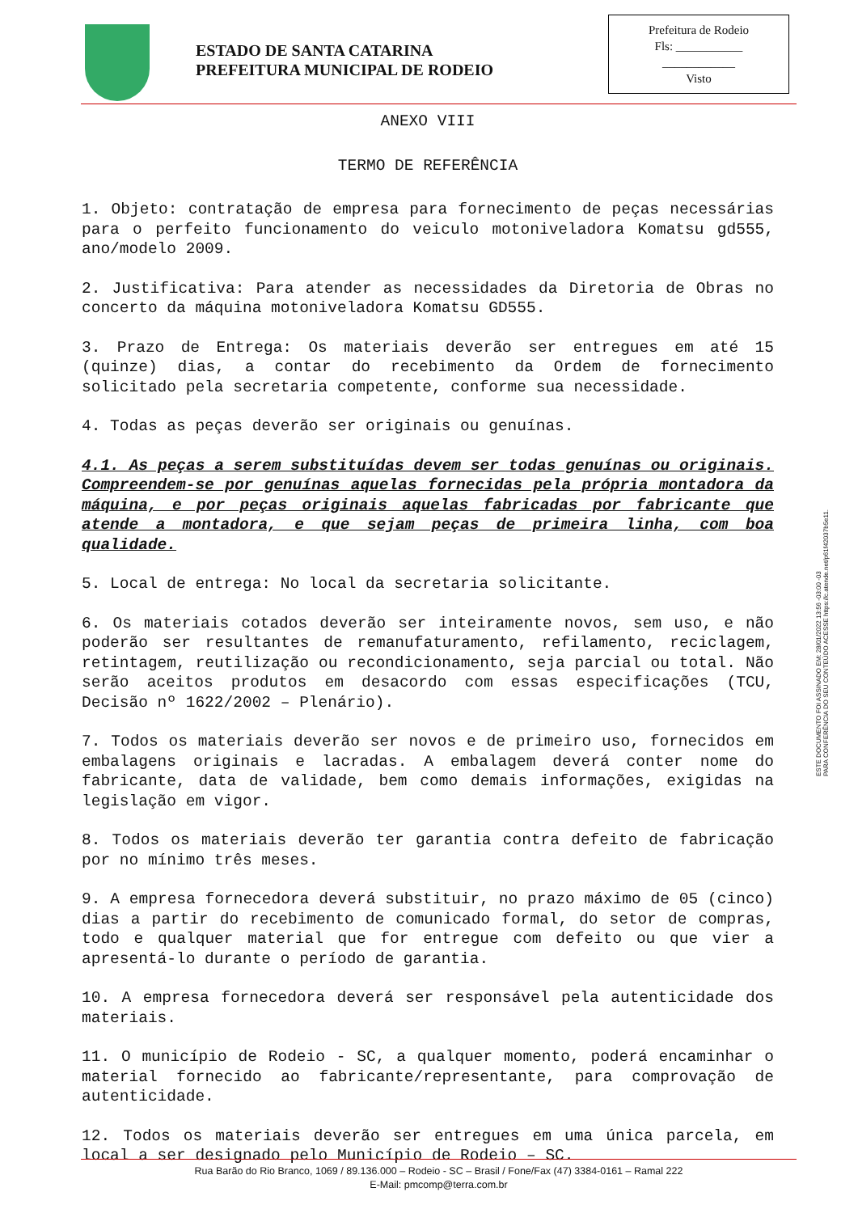ESTADO DE SANTA CATARINA
PREFEITURA MUNICIPAL DE RODEIO
Prefeitura de Rodeio
Fls: ___________
____________
Visto
ANEXO VIII
TERMO DE REFERÊNCIA
1. Objeto: contratação de empresa para fornecimento de peças necessárias para o perfeito funcionamento do veiculo motoniveladora Komatsu gd555, ano/modelo 2009.
2. Justificativa: Para atender as necessidades da Diretoria de Obras no concerto da máquina motoniveladora Komatsu GD555.
3. Prazo de Entrega: Os materiais deverão ser entregues em até 15 (quinze) dias, a contar do recebimento da Ordem de fornecimento solicitado pela secretaria competente, conforme sua necessidade.
4. Todas as peças deverão ser originais ou genuínas.
4.1. As peças a serem substituídas devem ser todas genuínas ou originais. Compreendem-se por genuínas aquelas fornecidas pela própria montadora da máquina, e por peças originais aquelas fabricadas por fabricante que atende a montadora, e que sejam peças de primeira linha, com boa qualidade.
5. Local de entrega: No local da secretaria solicitante.
6. Os materiais cotados deverão ser inteiramente novos, sem uso, e não poderão ser resultantes de remanufaturamento, refilamento, reciclagem, retintagem, reutilização ou recondicionamento, seja parcial ou total. Não serão aceitos produtos em desacordo com essas especificações (TCU, Decisão nº 1622/2002 – Plenário).
7. Todos os materiais deverão ser novos e de primeiro uso, fornecidos em embalagens originais e lacradas. A embalagem deverá conter nome do fabricante, data de validade, bem como demais informações, exigidas na legislação em vigor.
8. Todos os materiais deverão ter garantia contra defeito de fabricação por no mínimo três meses.
9. A empresa fornecedora deverá substituir, no prazo máximo de 05 (cinco) dias a partir do recebimento de comunicado formal, do setor de compras, todo e qualquer material que for entregue com defeito ou que vier a apresentá-lo durante o período de garantia.
10. A empresa fornecedora deverá ser responsável pela autenticidade dos materiais.
11. O município de Rodeio - SC, a qualquer momento, poderá encaminhar o material fornecido ao fabricante/representante, para comprovação de autenticidade.
12. Todos os materiais deverão ser entregues em uma única parcela, em local a ser designado pelo Município de Rodeio – SC.
ESTE DOCUMENTO FOI ASSINADO EM: 28/01/2022 13:56 -03:00 -03
PARA CONFERÊNCIA DO SEU CONTEÚDO ACESSE https://c.atende.net/p61f42037b5e11.
Rua Barão do Rio Branco, 1069 / 89.136.000 – Rodeio - SC – Brasil / Fone/Fax (47) 3384-0161 – Ramal 222
E-Mail: pmcomp@terra.com.br